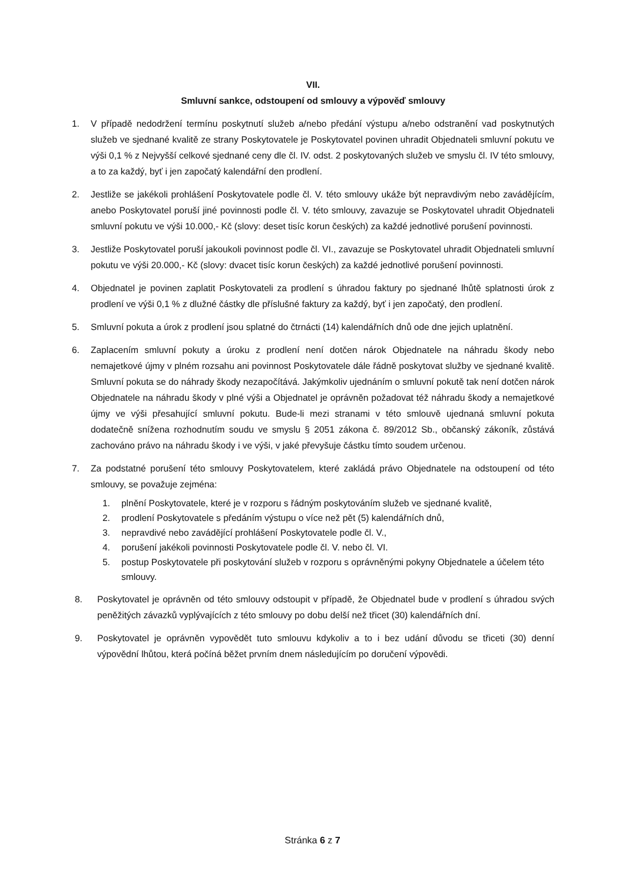VII.
Smluvní sankce, odstoupení od smlouvy a výpověď smlouvy
1. V případě nedodržení termínu poskytnutí služeb a/nebo předání výstupu a/nebo odstranění vad poskytnutých služeb ve sjednané kvalitě ze strany Poskytovatele je Poskytovatel povinen uhradit Objednateli smluvní pokutu ve výši 0,1 % z Nejvyšší celkové sjednané ceny dle čl. IV. odst. 2 poskytovaných služeb ve smyslu čl. IV této smlouvy, a to za každý, byť i jen započatý kalendářní den prodlení.
2. Jestliže se jakékoli prohlášení Poskytovatele podle čl. V. této smlouvy ukáže být nepravdivým nebo zavádějícím, anebo Poskytovatel poruší jiné povinnosti podle čl. V. této smlouvy, zavazuje se Poskytovatel uhradit Objednateli smluvní pokutu ve výši 10.000,- Kč (slovy: deset tisíc korun českých) za každé jednotlivé porušení povinnosti.
3. Jestliže Poskytovatel poruší jakoukoli povinnost podle čl. VI., zavazuje se Poskytovatel uhradit Objednateli smluvní pokutu ve výši 20.000,- Kč (slovy: dvacet tisíc korun českých) za každé jednotlivé porušení povinnosti.
4. Objednatel je povinen zaplatit Poskytovateli za prodlení s úhradou faktury po sjednané lhůtě splatnosti úrok z prodlení ve výši 0,1 % z dlužné částky dle příslušné faktury za každý, byť i jen započatý, den prodlení.
5. Smluvní pokuta a úrok z prodlení jsou splatné do čtrnácti (14) kalendářních dnů ode dne jejich uplatnění.
6. Zaplacením smluvní pokuty a úroku z prodlení není dotčen nárok Objednatele na náhradu škody nebo nemajetkové újmy v plném rozsahu ani povinnost Poskytovatele dále řádně poskytovat služby ve sjednané kvalitě. Smluvní pokuta se do náhrady škody nezapočítává. Jakýmkoliv ujednáním o smluvní pokutě tak není dotčen nárok Objednatele na náhradu škody v plné výši a Objednatel je oprávněn požadovat též náhradu škody a nemajetkové újmy ve výši přesahující smluvní pokutu. Bude-li mezi stranami v této smlouvě ujednaná smluvní pokuta dodatečně snížena rozhodnutím soudu ve smyslu § 2051 zákona č. 89/2012 Sb., občanský zákoník, zůstává zachováno právo na náhradu škody i ve výši, v jaké převyšuje částku tímto soudem určenou.
7. Za podstatné porušení této smlouvy Poskytovatelem, které zakládá právo Objednatele na odstoupení od této smlouvy, se považuje zejména:
1. plnění Poskytovatele, které je v rozporu s řádným poskytováním služeb ve sjednané kvalitě,
2. prodlení Poskytovatele s předáním výstupu o více než pět (5) kalendářních dnů,
3. nepravdivé nebo zavádějící prohlášení Poskytovatele podle čl. V.,
4. porušení jakékoli povinnosti Poskytovatele podle čl. V. nebo čl. VI.
5. postup Poskytovatele při poskytování služeb v rozporu s oprávněnými pokyny Objednatele a účelem této smlouvy.
8. Poskytovatel je oprávněn od této smlouvy odstoupit v případě, že Objednatel bude v prodlení s úhradou svých peněžitých závazků vyplývajících z této smlouvy po dobu delší než třicet (30) kalendářních dní.
9. Poskytovatel je oprávněn vypovědět tuto smlouvu kdykoliv a to i bez udání důvodu se třiceti (30) denní výpovědní lhůtou, která počíná běžet prvním dnem následujícím po doručení výpovědi.
Stránka 6 z 7